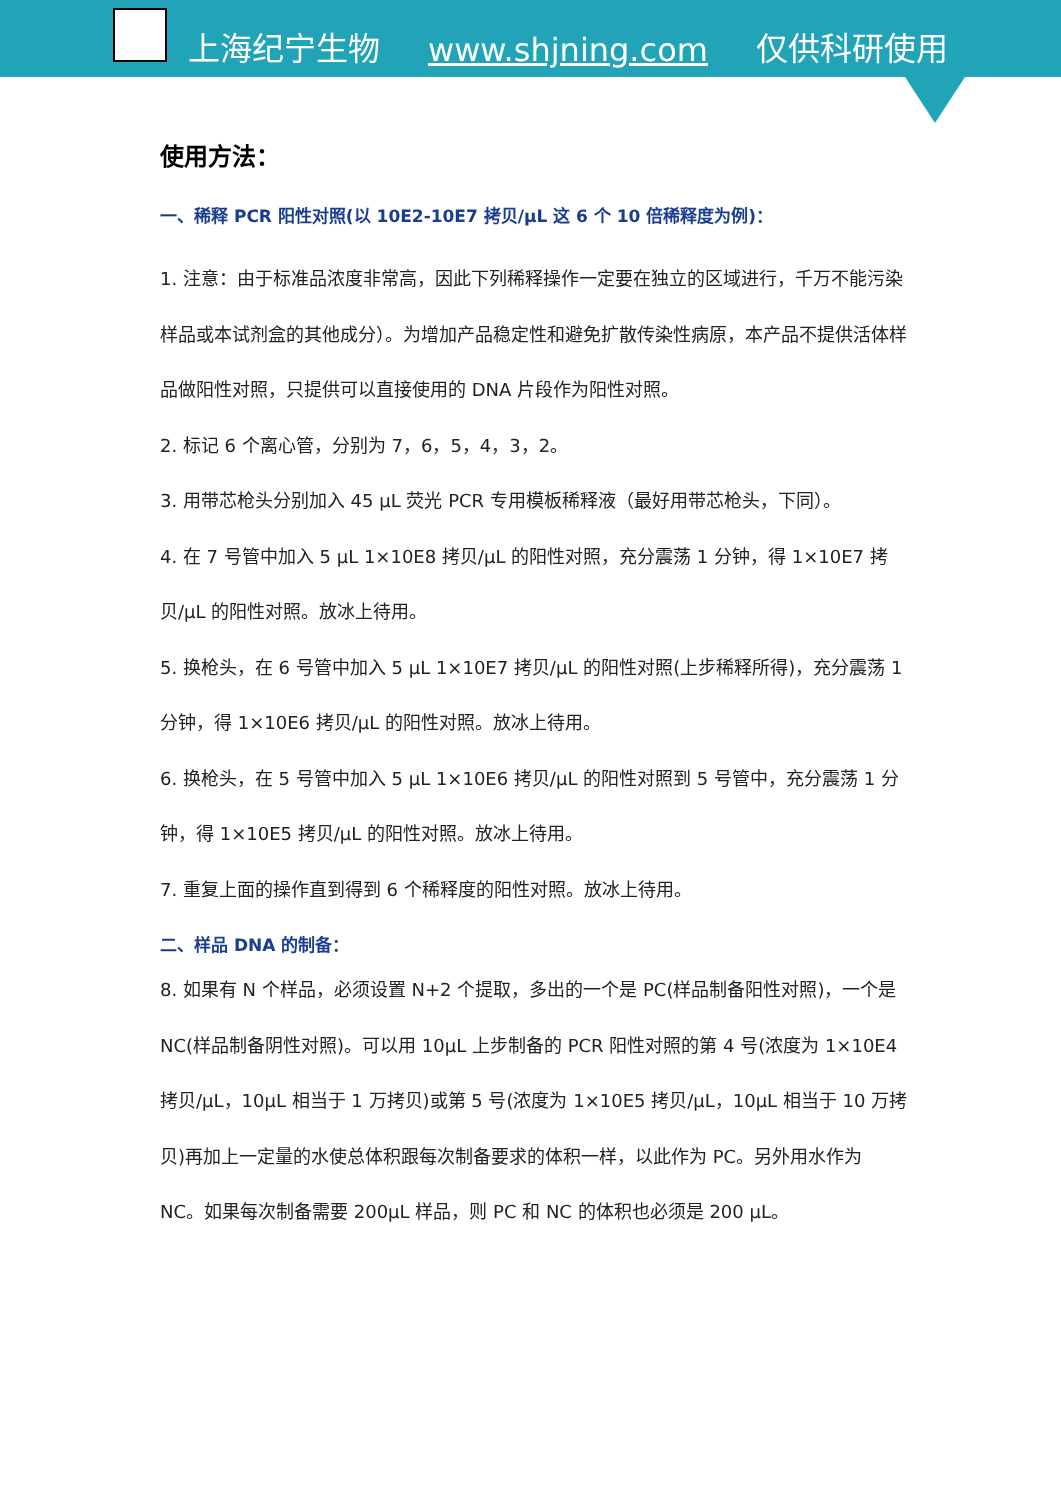上海纪宁生物 www.shjning.com 仅供科研使用
使用方法：
一、稀释 PCR 阳性对照(以 10E2-10E7 拷贝/μL 这 6 个 10 倍稀释度为例)：
1. 注意：由于标准品浓度非常高，因此下列稀释操作一定要在独立的区域进行，千万不能污染样品或本试剂盒的其他成分）。为增加产品稳定性和避免扩散传染性病原，本产品不提供活体样品做阳性对照，只提供可以直接使用的 DNA 片段作为阳性对照。
2. 标记 6 个离心管，分别为 7，6，5，4，3，2。
3. 用带芯枪头分别加入 45 μL 荧光 PCR 专用模板稀释液（最好用带芯枪头，下同）。
4. 在 7 号管中加入 5 μL 1×10E8 拷贝/μL 的阳性对照，充分震荡 1 分钟，得 1×10E7 拷贝/μL 的阳性对照。放冰上待用。
5. 换枪头，在 6 号管中加入 5 μL 1×10E7 拷贝/μL 的阳性对照(上步稀释所得)，充分震荡 1 分钟，得 1×10E6 拷贝/μL 的阳性对照。放冰上待用。
6. 换枪头，在 5 号管中加入 5 μL 1×10E6 拷贝/μL 的阳性对照到 5 号管中，充分震荡 1 分钟，得 1×10E5 拷贝/μL 的阳性对照。放冰上待用。
7. 重复上面的操作直到得到 6 个稀释度的阳性对照。放冰上待用。
二、样品 DNA 的制备：
8. 如果有 N 个样品，必须设置 N+2 个提取，多出的一个是 PC(样品制备阳性对照)，一个是 NC(样品制备阴性对照)。可以用 10μL 上步制备的 PCR 阳性对照的第 4 号(浓度为 1×10E4 拷贝/μL，10μL 相当于 1 万拷贝)或第 5 号(浓度为 1×10E5 拷贝/μL，10μL 相当于 10 万拷贝)再加上一定量的水使总体积跟每次制备要求的体积一样，以此作为 PC。另外用水作为 NC。如果每次制备需要 200μL 样品，则 PC 和 NC 的体积也必须是 200 μL。